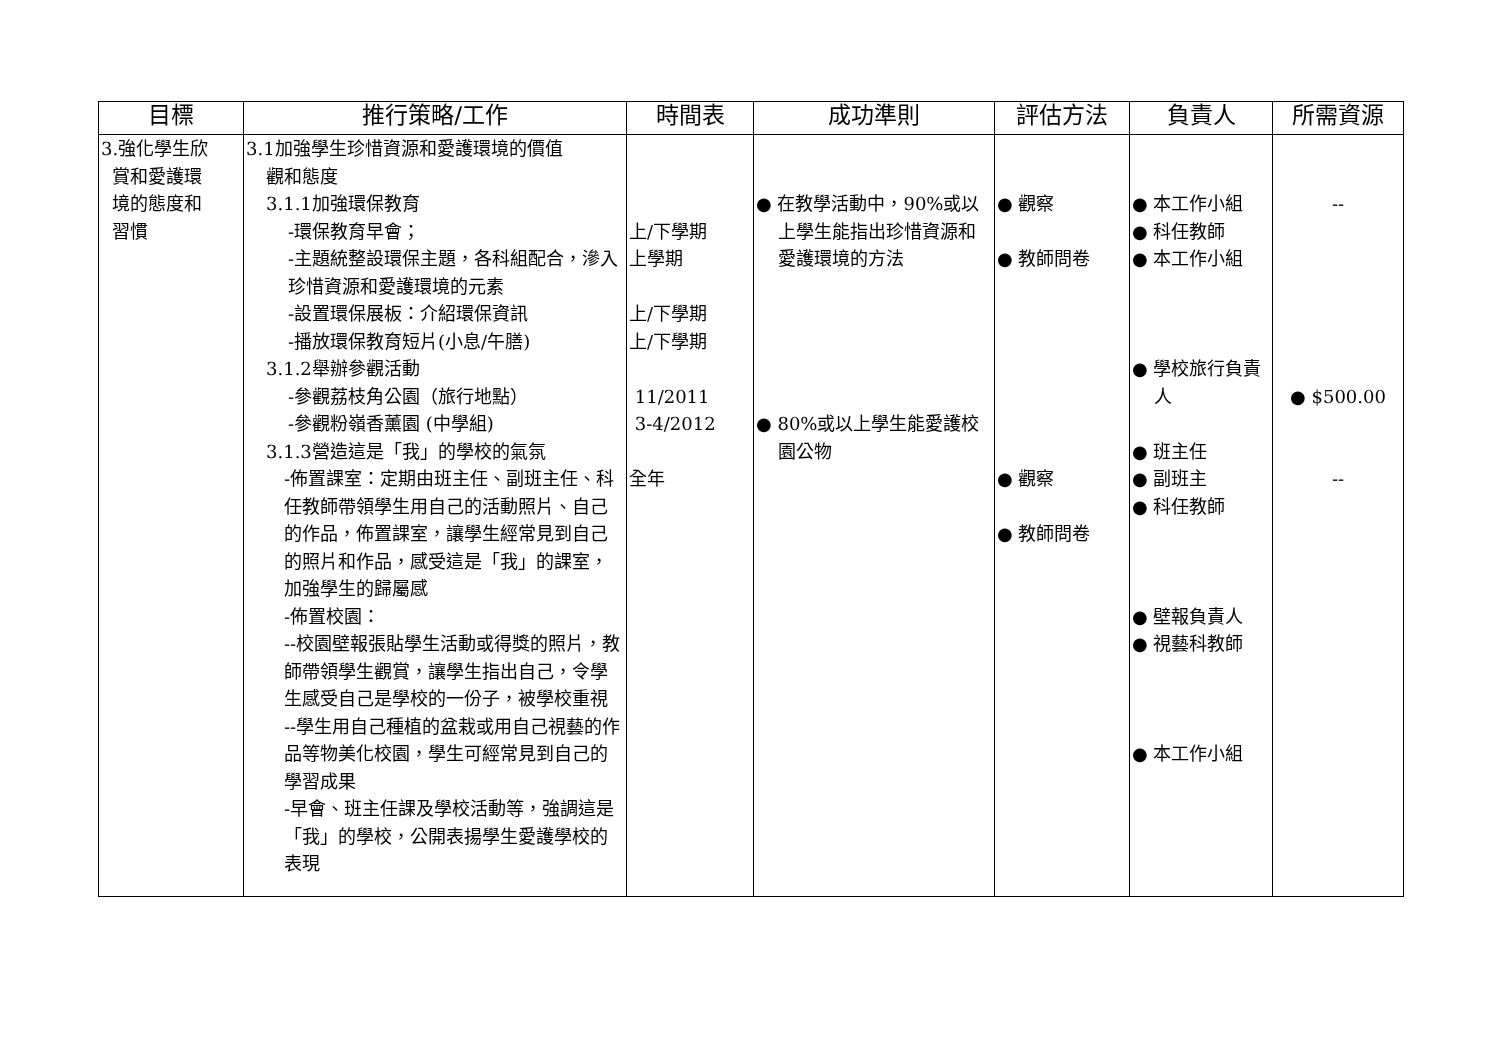| 目標 | 推行策略/工作 | 時間表 | 成功準則 | 評估方法 | 負責人 | 所需資源 |
| --- | --- | --- | --- | --- | --- | --- |
| 3.強化學生欣 賞和愛護環 境的態度和 習慣 | 3.1加強學生珍惜資源和愛護環境的價值 觀和態度 3.1.1加強環保教育 -環保教育早會； -主題統整設環保主題，各科組配合，滲入珍惜資源和愛護環境的元素 -設置環保展板：介紹環保資訊 -播放環保教育短片(小息/午膳) 3.1.2舉辦參觀活動 -參觀荔枝角公園（旅行地點） -參觀粉嶺香薰園 (中學組) 3.1.3營造這是「我」的學校的氣氛 -佈置課室：定期由班主任、副班主任、科任教師帶領學生用自己的活動照片、自己的作品，佈置課室，讓學生經常見到自己的照片和作品，感受這是「我」的課室，加強學生的歸屬感 -佈置校園： --校園壁報張貼學生活動或得獎的照片，教師帶領學生觀賞，讓學生指出自己，令學生感受自己是學校的一份子，被學校重視 --學生用自己種植的盆栽或用自己視藝的作品等物美化校園，學生可經常見到自己的學習成果 -早會、班主任課及學校活動等，強調這是「我」的學校，公開表揚學生愛護學校的表現 | 上/下學期 上學期 上/下學期 上/下學期 11/2011 3-4/2012 全年 | ● 在教學活動中，90%或以上學生能指出珍惜資源和愛護環境的方法 ● 80%或以上學生能愛護校園公物 | ● 觀察 ● 教師問卷 ● 觀察 ● 教師問卷 | ● 本工作小組 ● 科任教師 ● 本工作小組 ● 學校旅行負責人 ● 班主任 ● 副班主 ● 科任教師 ● 壁報負責人 ● 視藝科教師 ● 本工作小組 | -- ● $500.00 -- |